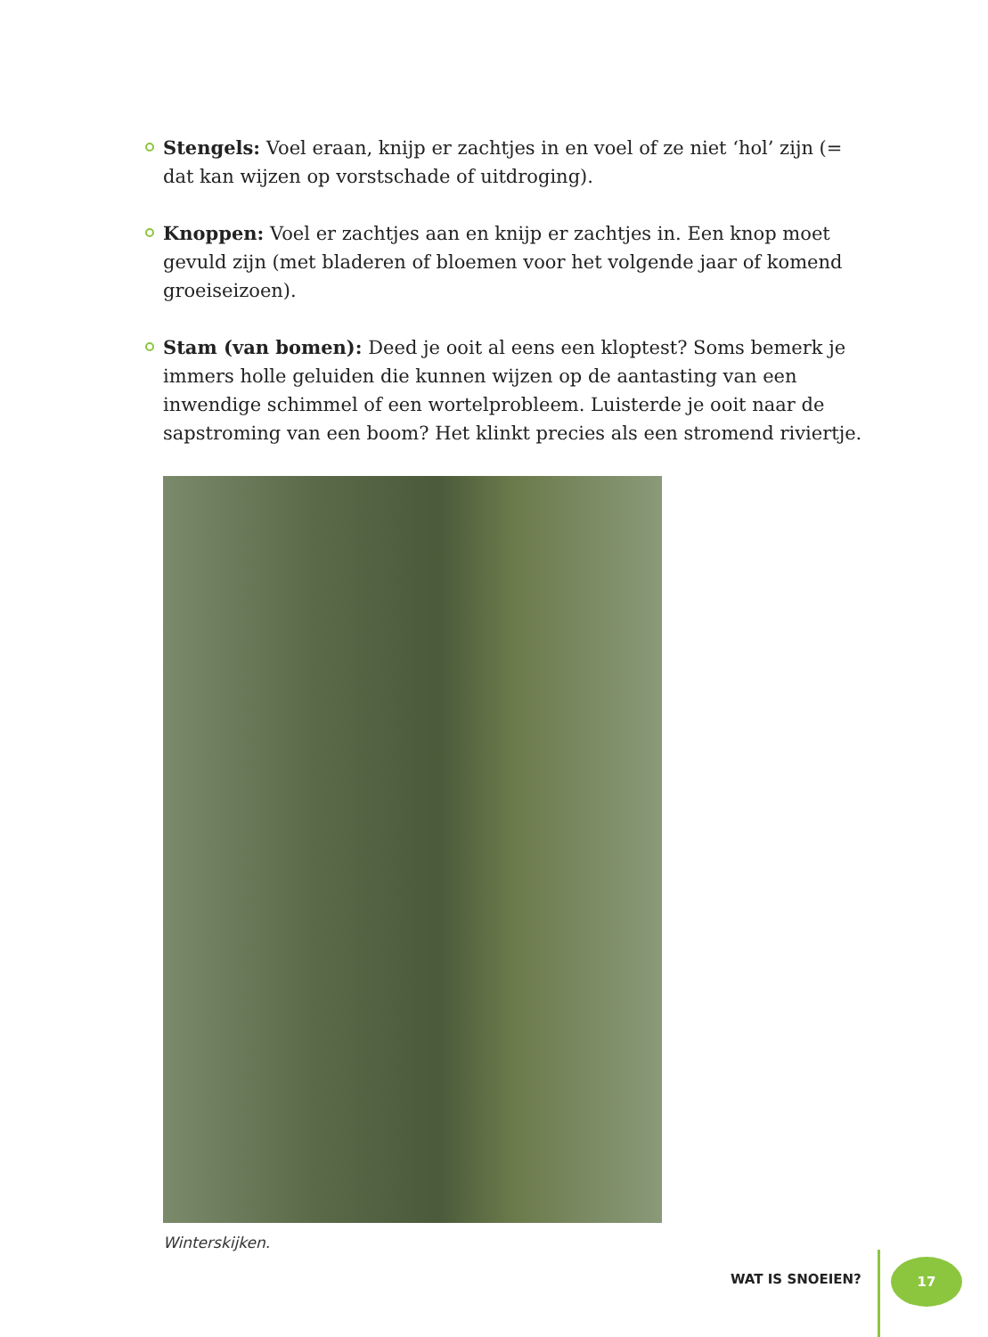Stengels: Voel eraan, knijp er zachtjes in en voel of ze niet ‘hol’ zijn (= dat kan wijzen op vorstschade of uitdroging).
Knoppen: Voel er zachtjes aan en knijp er zachtjes in. Een knop moet gevuld zijn (met bladeren of bloemen voor het volgende jaar of komend groeiseizoen).
Stam (van bomen): Deed je ooit al eens een kloptest? Soms bemerk je immers holle geluiden die kunnen wijzen op de aantasting van een inwendige schimmel of een wortelprobleem. Luisterde je ooit naar de sapstroming van een boom? Het klinkt precies als een stromend riviertje.
Winterskijken.
WAT IS SNOEIEN?
17